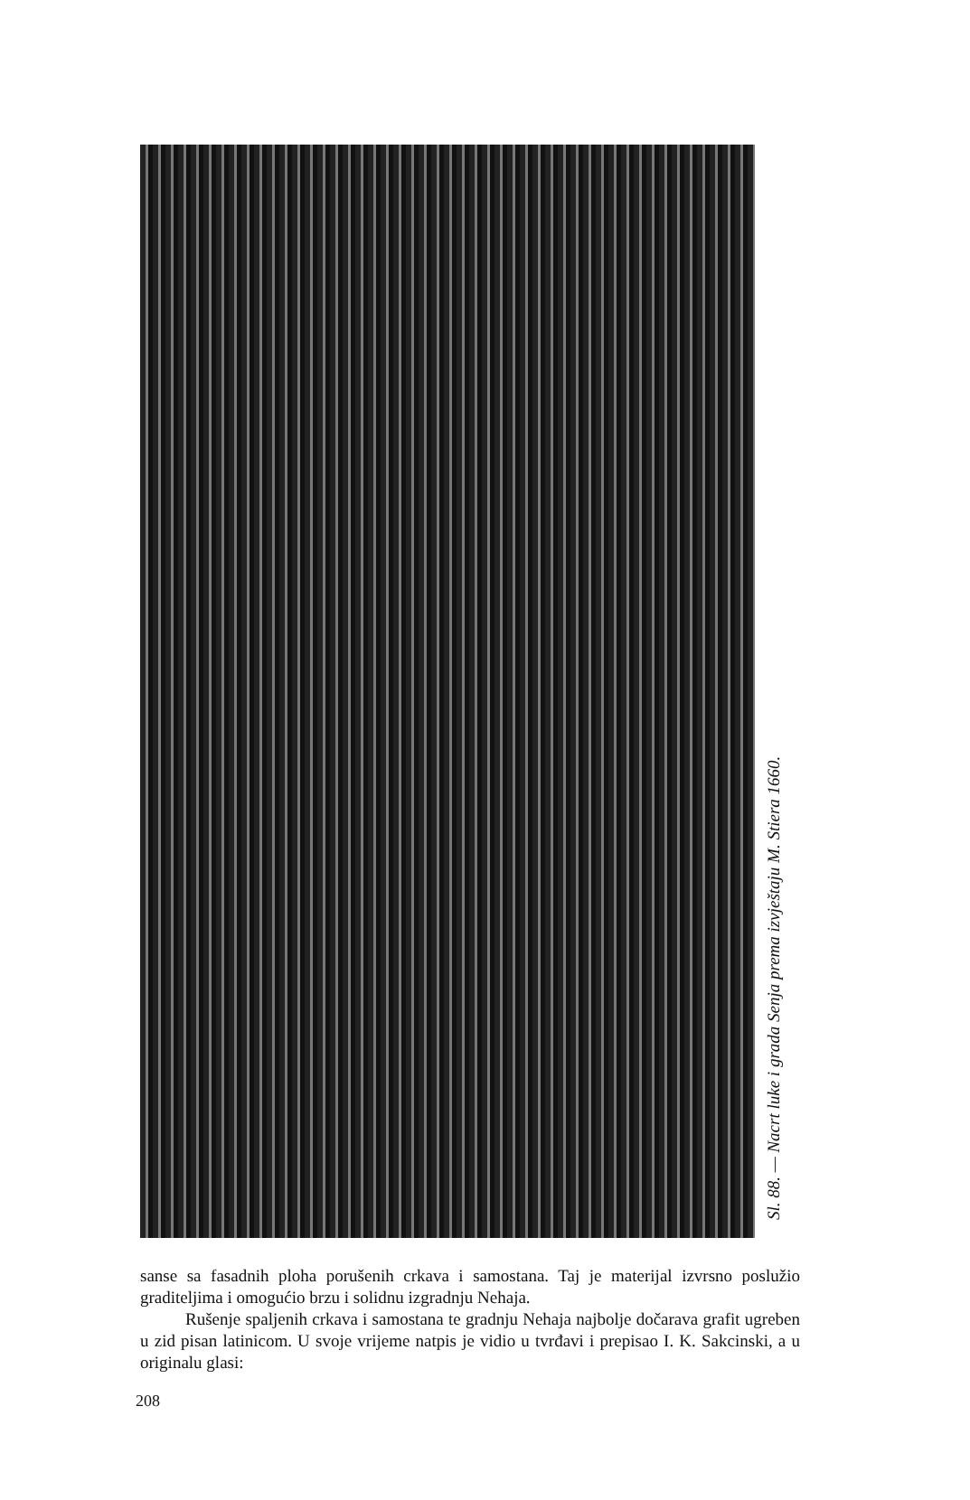Sl. 88. — Nacrt luke i grada Senja prema izvještaju M. Stiera 1660.
sanse sa fasadnih ploha porušenih crkava i samostana. Taj je materijal izvrsno poslužio graditeljima i omogućio brzu i solidnu izgradnju Nehaja.
Rušenje spaljenih crkava i samostana te gradnju Nehaja najbolje dočarava grafit ugreben u zid pisan latinicom. U svoje vrijeme natpis je vidio u tvrđavi i prepisao I. K. Sakcinski, a u originalu glasi:
208